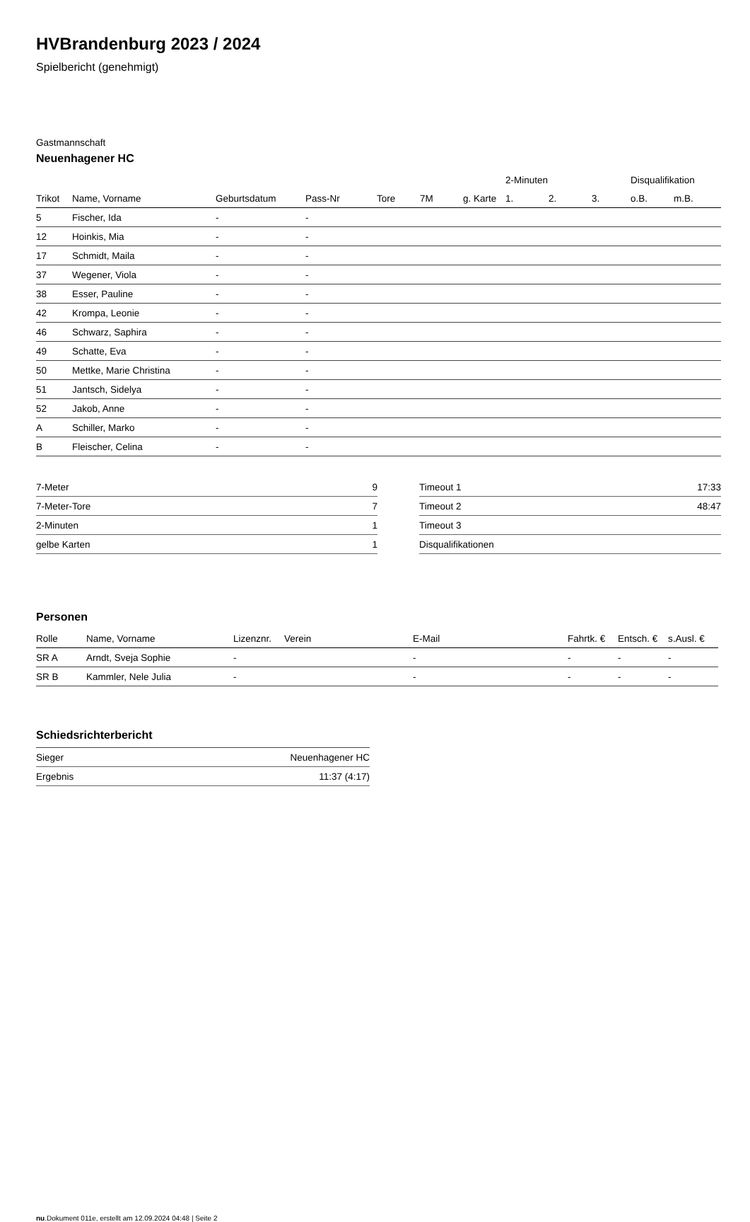HVBrandenburg 2023 / 2024
Spielbericht (genehmigt)
Gastmannschaft
Neuenhagener HC
| | | | | | | | 2-Minuten | | | Disqualifikation | |
| --- | --- | --- | --- | --- | --- | --- | --- | --- | --- | --- | --- |
| Trikot | Name, Vorname | Geburtsdatum | Pass-Nr | Tore | 7M | g. Karte | 1. | 2. | 3. | o.B. | m.B. |
| 5 | Fischer, Ida | - | - | | | | | | | | |
| 12 | Hoinkis, Mia | - | - | | | | | | | | |
| 17 | Schmidt, Maila | - | - | | | | | | | | |
| 37 | Wegener, Viola | - | - | | | | | | | | |
| 38 | Esser, Pauline | - | - | | | | | | | | |
| 42 | Krompa, Leonie | - | - | | | | | | | | |
| 46 | Schwarz, Saphira | - | - | | | | | | | | |
| 49 | Schatte, Eva | - | - | | | | | | | | |
| 50 | Mettke, Marie Christina | - | - | | | | | | | | |
| 51 | Jantsch, Sidelya | - | - | | | | | | | | |
| 52 | Jakob, Anne | - | - | | | | | | | | |
| A | Schiller, Marko | - | - | | | | | | | | |
| B | Fleischer, Celina | - | - | | | | | | | | |
| 7-Meter | 9 |
| 7-Meter-Tore | 7 |
| 2-Minuten | 1 |
| gelbe Karten | 1 |
| Timeout 1 | 17:33 |
| Timeout 2 | 48:47 |
| Timeout 3 | |
| Disqualifikationen | |
Personen
| Rolle | Name, Vorname | Lizenznr. | Verein | E-Mail | Fahrtk. € | Entsch. € | s.Ausl. € |
| --- | --- | --- | --- | --- | --- | --- | --- |
| SR A | Arndt, Sveja Sophie | - | | - | - | - | - |
| SR B | Kammler, Nele Julia | - | | - | - | - | - |
Schiedsrichterbericht
| Sieger | Neuenhagener HC |
| Ergebnis | 11:37 (4:17) |
nu.Dokument 011e, erstellt am 12.09.2024 04:48 | Seite 2